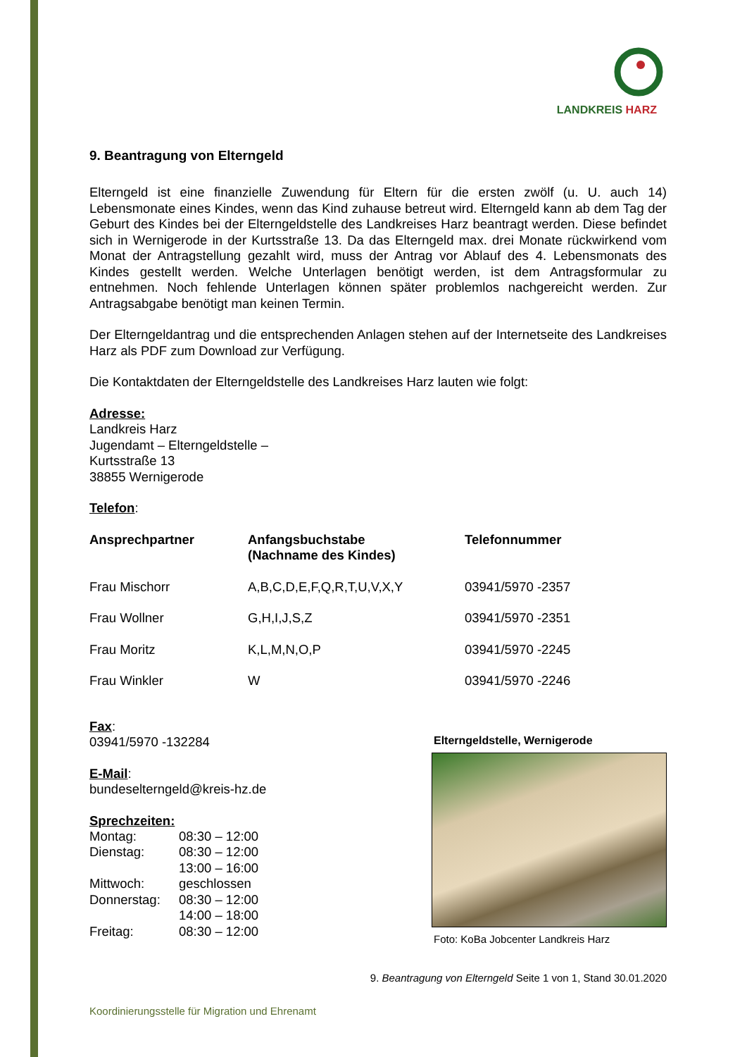LANDKREIS HARZ
9. Beantragung von Elterngeld
Elterngeld ist eine finanzielle Zuwendung für Eltern für die ersten zwölf (u. U. auch 14) Lebensmonate eines Kindes, wenn das Kind zuhause betreut wird. Elterngeld kann ab dem Tag der Geburt des Kindes bei der Elterngeldstelle des Landkreises Harz beantragt werden. Diese befindet sich in Wernigerode in der Kurtsstraße 13. Da das Elterngeld max. drei Monate rückwirkend vom Monat der Antragstellung gezahlt wird, muss der Antrag vor Ablauf des 4. Lebensmonats des Kindes gestellt werden. Welche Unterlagen benötigt werden, ist dem Antragsformular zu entnehmen. Noch fehlende Unterlagen können später problemlos nachgereicht werden. Zur Antragsabgabe benötigt man keinen Termin.
Der Elterngeldantrag und die entsprechenden Anlagen stehen auf der Internetseite des Landkreises Harz als PDF zum Download zur Verfügung.
Die Kontaktdaten der Elterngeldstelle des Landkreises Harz lauten wie folgt:
Adresse:
Landkreis Harz
Jugendamt – Elterngeldstelle –
Kurtsstraße 13
38855 Wernigerode
Telefon:
| Ansprechpartner | Anfangsbuchstabe (Nachname des Kindes) | Telefonnummer |
| --- | --- | --- |
| Frau Mischorr | A,B,C,D,E,F,Q,R,T,U,V,X,Y | 03941/5970 -2357 |
| Frau Wollner | G,H,I,J,S,Z | 03941/5970 -2351 |
| Frau Moritz | K,L,M,N,O,P | 03941/5970 -2245 |
| Frau Winkler | W | 03941/5970 -2246 |
Fax:
03941/5970 -132284
E-Mail:
bundeselterngeld@kreis-hz.de
Sprechzeiten:
| Montag: | 08:30 – 12:00 |
| Dienstag: | 08:30 – 12:00 13:00 – 16:00 |
| Mittwoch: | geschlossen |
| Donnerstag: | 08:30 – 12:00 14:00 – 18:00 |
| Freitag: | 08:30 – 12:00 |
Elterngeldstelle, Wernigerode
Foto: KoBa Jobcenter Landkreis Harz
9. Beantragung von Elterngeld Seite 1 von 1, Stand 30.01.2020
Koordinierungsstelle für Migration und Ehrenamt